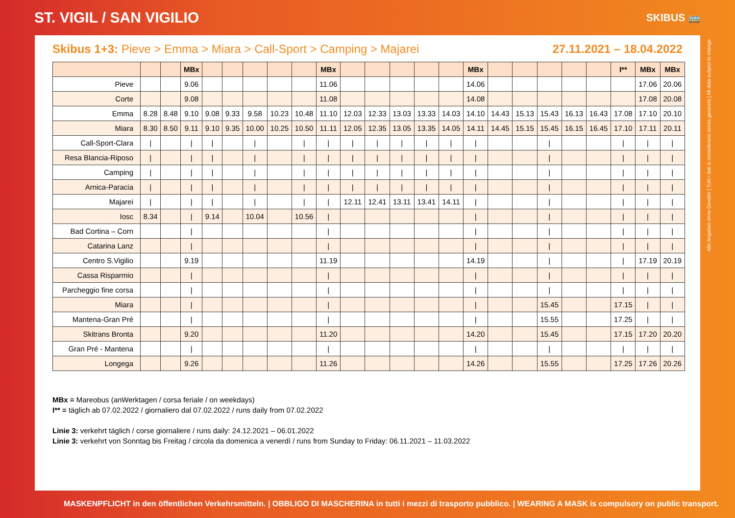ST. VIGIL / SAN VIGILIO
SKIBUS 🚌
Skibus 1+3: Pieve > Emma > Miara > Call-Sport > Camping > Majarei 27.11.2021 – 18.04.2022
| | | | MBx | | | | | | MBx | | | | | | MBx | | | | | | I** | MBx | MBx |
| --- | --- | --- | --- | --- | --- | --- | --- | --- | --- | --- | --- | --- | --- | --- | --- | --- | --- | --- | --- | --- | --- | --- | --- |
| Pieve | | | 9.06 | | | | | | 11.06 | | | | | | 14.06 | | | | | | | 17.06 | 20.06 |
| Corte | | | 9.08 | | | | | | 11.08 | | | | | | 14.08 | | | | | | | 17.08 | 20.08 |
| Emma | 8.28 | 8.48 | 9.10 | 9.08 | 9.33 | 9.58 | 10.23 | 10.48 | 11.10 | 12.03 | 12.33 | 13.03 | 13.33 | 14.03 | 14.10 | 14.43 | 15.13 | 15.43 | 16.13 | 16.43 | 17.08 | 17.10 | 20.10 |
| Miara | 8.30 | 8.50 | 9.11 | 9.10 | 9.35 | 10.00 | 10.25 | 10.50 | 11.11 | 12.05 | 12.35 | 13.05 | 13.35 | 14.05 | 14.11 | 14.45 | 15.15 | 15.45 | 16.15 | 16.45 | 17.10 | 17.11 | 20.11 |
| Call-Sport-Clara | / | | / | / | | / | | / | / | / | / | / | / | / | / | | | / | | | / | / | / |
| Resa Blancia-Riposo | / | | / | / | | / | | / | / | / | / | / | / | / | / | | | / | | | / | / | / |
| Camping | / | | / | / | | / | | / | / | / | / | / | / | / | / | | | / | | | / | / | / |
| Arnica-Paracia | / | | / | / | | / | | / | / | / | / | / | / | / | / | | | / | | | / | / | / |
| Majarei | / | | / | / | | / | | / | / | 12.11 | 12.41 | 13.11 | 13.41 | 14.11 | / | | | / | | | / | / | / |
| Iosc | 8.34 | | / | 9.14 | | 10.04 | | 10.56 | / | | | | | | / | | | / | | | / | / | / |
| Bad Cortina – Corn | | | / | | | | | | / | | | | | | / | | | / | | | / | / | / |
| Catarina Lanz | | | / | | | | | | / | | | | | | / | | | / | | | / | / | / |
| Centro S.Vigilio | | | 9.19 | | | | | | 11.19 | | | | | | 14.19 | | | / | | | / | 17.19 | 20.19 |
| Cassa Risparmio | | | / | | | | | | / | | | | | | / | | | / | | | / | / | / |
| Parcheggio fine corsa | | | / | | | | | | / | | | | | | / | | | / | | | / | / | / |
| Miara | | | / | | | | | | / | | | | | | / | | | 15.45 | | | 17.15 | / | / |
| Mantena-Gran Pré | | | / | | | | | | / | | | | | | / | | | 15.55 | | | 17.25 | / | / |
| Skitrans Bronta | | | 9.20 | | | | | | 11.20 | | | | | | 14.20 | | | 15.45 | | | 17.15 | 17.20 | 20.20 |
| Gran Pré - Mantena | | | / | | | | | | / | | | | | | / | | | / | | | / | / | / |
| Longega | | | 9.26 | | | | | | 11.26 | | | | | | 14.26 | | | 15.55 | | | 17.25 | 17.26 | 20.26 |
MBx = Mareobus (anWerktagen / corsa feriale / on weekdays)
I** = täglich ab 07.02.2022 / giornaliero dal 07.02.2022 / runs daily from 07.02.2022
Linie 3: verkehrt täglich / corse giornaliere / runs daily: 24.12.2021 – 06.01.2022
Linie 3: verkehrt von Sonntag bis Freitag / circola da domenica a venerdì / runs from Sunday to Friday: 06.11.2021 – 11.03.2022
MASKENPFLICHT in den öffentlichen Verkehrsmitteln. | OBBLIGO DI MASCHERINA in tutti i mezzi di trasporto pubblico. | WEARING A MASK is compulsory on public transport.
Alle Angaben ohne Gewähr | Tutti i dati si considerano senza garanzia | All data subject to change